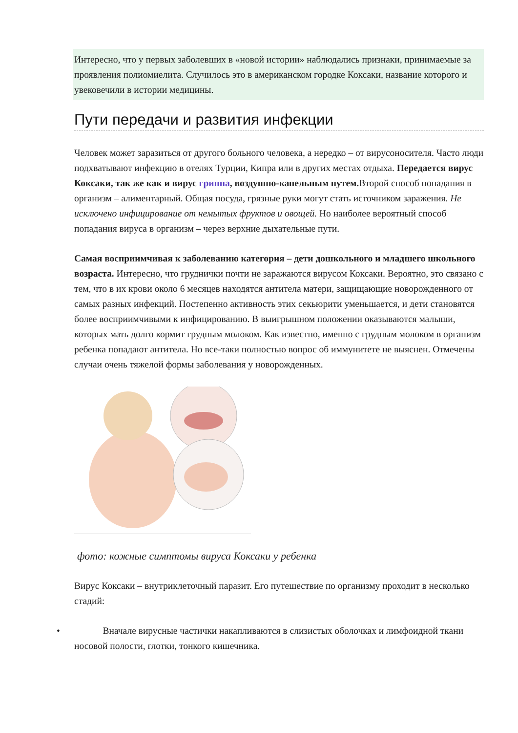Интересно, что у первых заболевших в «новой истории» наблюдались признаки, принимаемые за проявления полиомиелита. Случилось это в американском городке Коксаки, название которого и увековечили в истории медицины.
Пути передачи и развития инфекции
Человек может заразиться от другого больного человека, а нередко – от вирусоносителя. Часто люди подхватывают инфекцию в отелях Турции, Кипра или в других местах отдыха. Передается вирус Коксаки, так же как и вирус гриппа, воздушно-капельным путем. Второй способ попадания в организм – алиментарный. Общая посуда, грязные руки могут стать источником заражения. Не исключено инфицирование от немытых фруктов и овощей. Но наиболее вероятный способ попадания вируса в организм – через верхние дыхательные пути.
Самая восприимчивая к заболеванию категория – дети дошкольного и младшего школьного возраста. Интересно, что груднички почти не заражаются вирусом Коксаки. Вероятно, это связано с тем, что в их крови около 6 месяцев находятся антитела матери, защищающие новорожденного от самых разных инфекций. Постепенно активность этих секьюрити уменьшается, и дети становятся более восприимчивыми к инфицированию. В выигрышном положении оказываются малыши, которых мать долго кормит грудным молоком. Как известно, именно с грудным молоком в организм ребенка попадают антитела. Но все-таки полностью вопрос об иммунитете не выяснен. Отмечены случаи очень тяжелой формы заболевания у новорожденных.
фото: кожные симптомы вируса Коксаки у ребенка
Вирус Коксаки – внутриклеточный паразит. Его путешествие по организму проходит в несколько стадий:
•   Вначале вирусные частички накапливаются в слизистых оболочках и лимфоидной ткани носовой полости, глотки, тонкого кишечника.